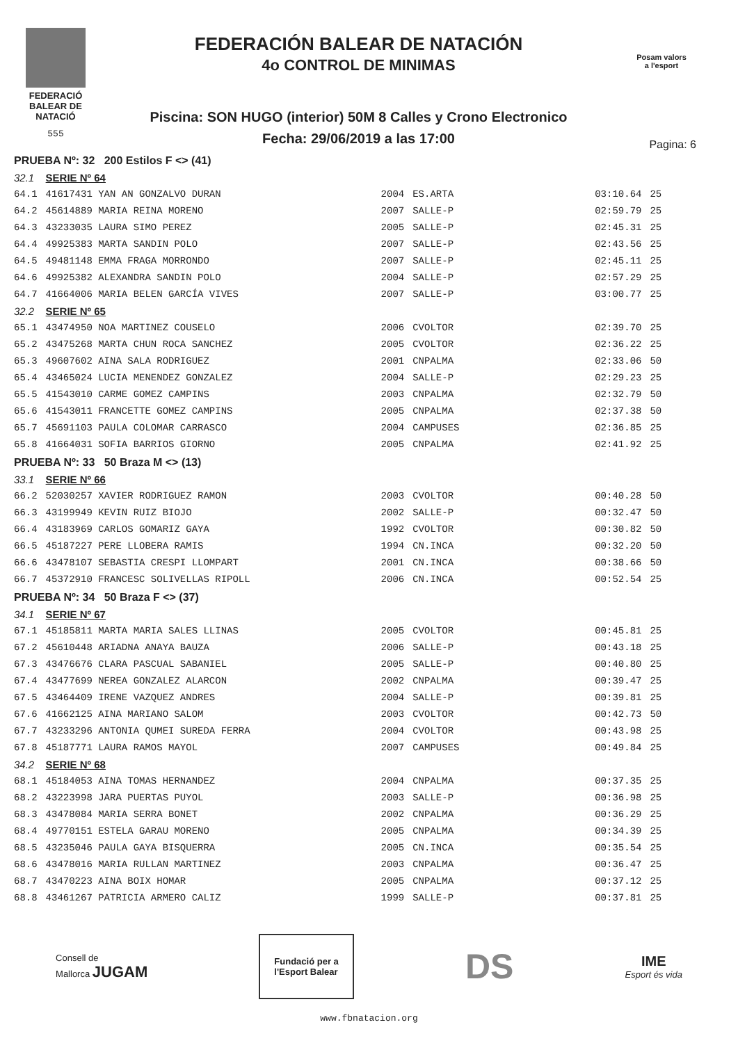FEDERACIÓ
BALEAR DE
NATACIÓ
555
FEDERACIÓN BALEAR DE NATACIÓN
4o CONTROL DE MINIMAS
Piscina: SON HUGO (interior) 50M 8 Calles y Crono Electronico
Fecha: 29/06/2019 a las 17:00
Posam valors
a l'esport
Pagina: 6
| PRUEBA Nº: 32 200 Estilos F <> (41) | | | | | |
| 32.1 | SERIE Nº 64 | | | | |
| 64.1 | 41617431 YAN AN GONZALVO DURAN | 2004 | ES.ARTA | 03:10.64 | 25 |
| 64.2 | 45614889 MARIA REINA MORENO | 2007 | SALLE-P | 02:59.79 | 25 |
| 64.3 | 43233035 LAURA SIMO PEREZ | 2005 | SALLE-P | 02:45.31 | 25 |
| 64.4 | 49925383 MARTA SANDIN POLO | 2007 | SALLE-P | 02:43.56 | 25 |
| 64.5 | 49481148 EMMA FRAGA MORRONDO | 2007 | SALLE-P | 02:45.11 | 25 |
| 64.6 | 49925382 ALEXANDRA SANDIN POLO | 2004 | SALLE-P | 02:57.29 | 25 |
| 64.7 | 41664006 MARIA BELEN GARCÍA VIVES | 2007 | SALLE-P | 03:00.77 | 25 |
| 32.2 | SERIE Nº 65 | | | | |
| 65.1 | 43474950 NOA MARTINEZ COUSELO | 2006 | CVOLTOR | 02:39.70 | 25 |
| 65.2 | 43475268 MARTA CHUN ROCA SANCHEZ | 2005 | CVOLTOR | 02:36.22 | 25 |
| 65.3 | 49607602 AINA SALA RODRIGUEZ | 2001 | CNPALMA | 02:33.06 | 50 |
| 65.4 | 43465024 LUCIA MENENDEZ GONZALEZ | 2004 | SALLE-P | 02:29.23 | 25 |
| 65.5 | 41543010 CARME GOMEZ CAMPINS | 2003 | CNPALMA | 02:32.79 | 50 |
| 65.6 | 41543011 FRANCETTE GOMEZ CAMPINS | 2005 | CNPALMA | 02:37.38 | 50 |
| 65.7 | 45691103 PAULA COLOMAR CARRASCO | 2004 | CAMPUSES | 02:36.85 | 25 |
| 65.8 | 41664031 SOFIA BARRIOS GIORNO | 2005 | CNPALMA | 02:41.92 | 25 |
| PRUEBA Nº: 33 50 Braza M <> (13) | | | | | |
| 33.1 | SERIE Nº 66 | | | | |
| 66.2 | 52030257 XAVIER RODRIGUEZ RAMON | 2003 | CVOLTOR | 00:40.28 | 50 |
| 66.3 | 43199949 KEVIN RUIZ BIOJO | 2002 | SALLE-P | 00:32.47 | 50 |
| 66.4 | 43183969 CARLOS GOMARIZ GAYA | 1992 | CVOLTOR | 00:30.82 | 50 |
| 66.5 | 45187227 PERE LLOBERA RAMIS | 1994 | CN.INCA | 00:32.20 | 50 |
| 66.6 | 43478107 SEBASTIA CRESPI LLOMPART | 2001 | CN.INCA | 00:38.66 | 50 |
| 66.7 | 45372910 FRANCESC SOLIVELLAS RIPOLL | 2006 | CN.INCA | 00:52.54 | 25 |
| PRUEBA Nº: 34 50 Braza F <> (37) | | | | | |
| 34.1 | SERIE Nº 67 | | | | |
| 67.1 | 45185811 MARTA MARIA SALES LLINAS | 2005 | CVOLTOR | 00:45.81 | 25 |
| 67.2 | 45610448 ARIADNA ANAYA BAUZA | 2006 | SALLE-P | 00:43.18 | 25 |
| 67.3 | 43476676 CLARA PASCUAL SABANIEL | 2005 | SALLE-P | 00:40.80 | 25 |
| 67.4 | 43477699 NEREA GONZALEZ ALARCON | 2002 | CNPALMA | 00:39.47 | 25 |
| 67.5 | 43464409 IRENE VAZQUEZ ANDRES | 2004 | SALLE-P | 00:39.81 | 25 |
| 67.6 | 41662125 AINA MARIANO SALOM | 2003 | CVOLTOR | 00:42.73 | 50 |
| 67.7 | 43233296 ANTONIA QUMEI SUREDA FERRA | 2004 | CVOLTOR | 00:43.98 | 25 |
| 67.8 | 45187771 LAURA RAMOS MAYOL | 2007 | CAMPUSES | 00:49.84 | 25 |
| 34.2 | SERIE Nº 68 | | | | |
| 68.1 | 45184053 AINA TOMAS HERNANDEZ | 2004 | CNPALMA | 00:37.35 | 25 |
| 68.2 | 43223998 JARA PUERTAS PUYOL | 2003 | SALLE-P | 00:36.98 | 25 |
| 68.3 | 43478084 MARIA SERRA BONET | 2002 | CNPALMA | 00:36.29 | 25 |
| 68.4 | 49770151 ESTELA GARAU MORENO | 2005 | CNPALMA | 00:34.39 | 25 |
| 68.5 | 43235046 PAULA GAYA BISQUERRA | 2005 | CN.INCA | 00:35.54 | 25 |
| 68.6 | 43478016 MARIA RULLAN MARTINEZ | 2003 | CNPALMA | 00:36.47 | 25 |
| 68.7 | 43470223 AINA BOIX HOMAR | 2005 | CNPALMA | 00:37.12 | 25 |
| 68.8 | 43461267 PATRICIA ARMERO CALIZ | 1999 | SALLE-P | 00:37.81 | 25 |
Consell de
Mallorca JUGAM
Fundació per a
l'Esport Balear
DS
IME
Esport és vida
www.fbnatacion.org